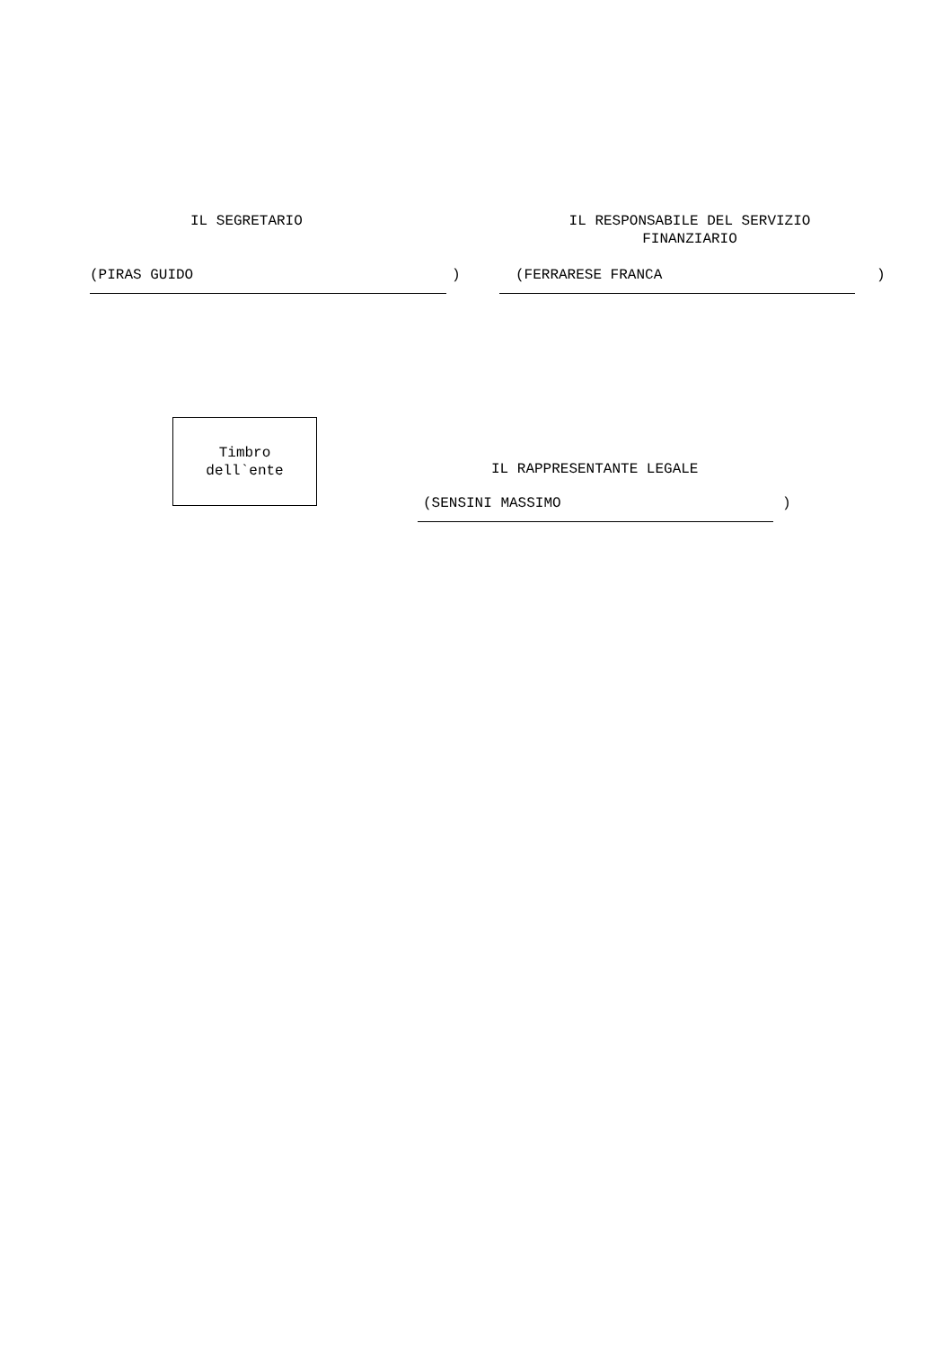IL SEGRETARIO
IL RESPONSABILE DEL SERVIZIO FINANZIARIO
(PIRAS GUIDO
)
(FERRARESE FRANCA
)
Timbro dell`ente
IL RAPPRESENTANTE LEGALE
(SENSINI MASSIMO
)